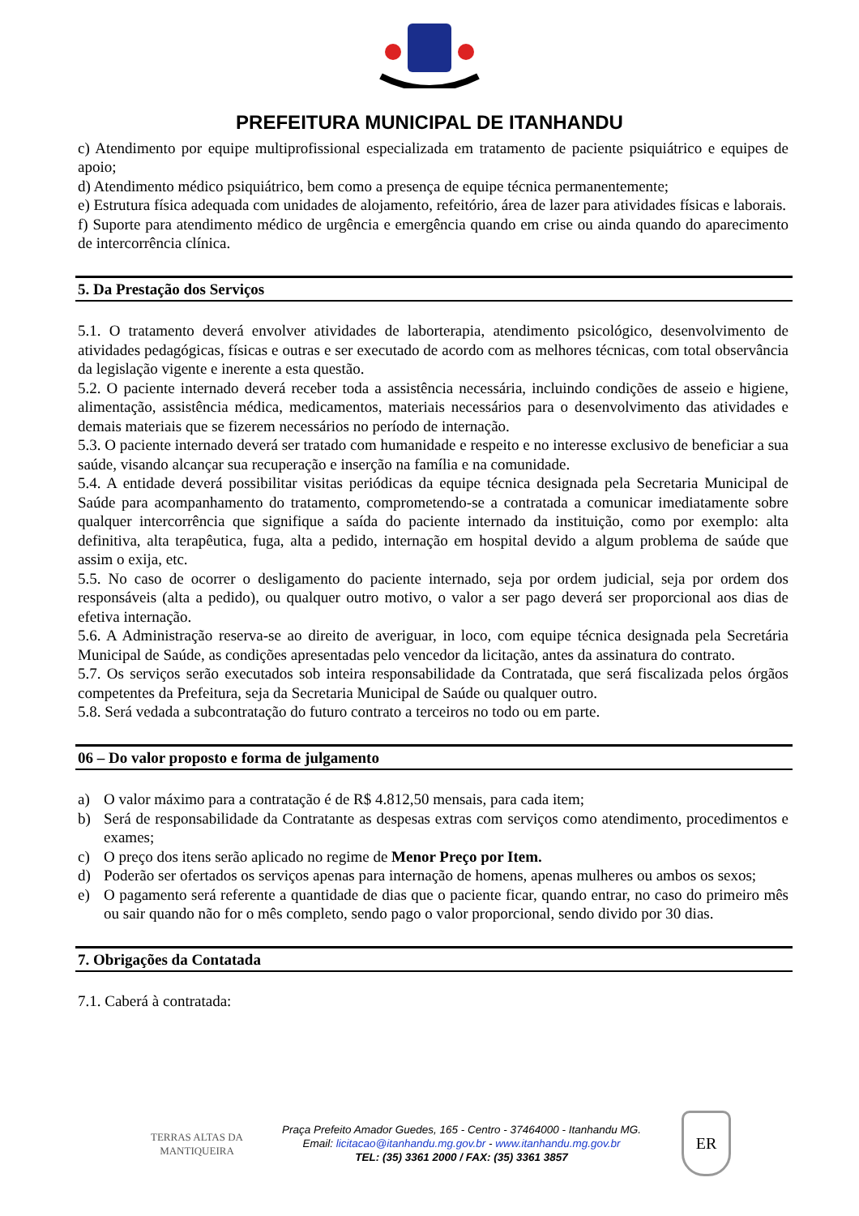PREFEITURA MUNICIPAL DE ITANHANDU
c) Atendimento por equipe multiprofissional especializada em tratamento de paciente psiquiátrico e equipes de apoio;
d) Atendimento médico psiquiátrico, bem como a presença de equipe técnica permanentemente;
e) Estrutura física adequada com unidades de alojamento, refeitório, área de lazer para atividades físicas e laborais.
f) Suporte para atendimento médico de urgência e emergência quando em crise ou ainda quando do aparecimento de intercorrência clínica.
5. Da Prestação dos Serviços
5.1. O tratamento deverá envolver atividades de laborterapia, atendimento psicológico, desenvolvimento de atividades pedagógicas, físicas e outras e ser executado de acordo com as melhores técnicas, com total observância da legislação vigente e inerente a esta questão.
5.2. O paciente internado deverá receber toda a assistência necessária, incluindo condições de asseio e higiene, alimentação, assistência médica, medicamentos, materiais necessários para o desenvolvimento das atividades e demais materiais que se fizerem necessários no período de internação.
5.3. O paciente internado deverá ser tratado com humanidade e respeito e no interesse exclusivo de beneficiar a sua saúde, visando alcançar sua recuperação e inserção na família e na comunidade.
5.4. A entidade deverá possibilitar visitas periódicas da equipe técnica designada pela Secretaria Municipal de Saúde para acompanhamento do tratamento, comprometendo-se a contratada a comunicar imediatamente sobre qualquer intercorrência que signifique a saída do paciente internado da instituição, como por exemplo: alta definitiva, alta terapêutica, fuga, alta a pedido, internação em hospital devido a algum problema de saúde que assim o exija, etc.
5.5. No caso de ocorrer o desligamento do paciente internado, seja por ordem judicial, seja por ordem dos responsáveis (alta a pedido), ou qualquer outro motivo, o valor a ser pago deverá ser proporcional aos dias de efetiva internação.
5.6. A Administração reserva-se ao direito de averiguar, in loco, com equipe técnica designada pela Secretária Municipal de Saúde, as condições apresentadas pelo vencedor da licitação, antes da assinatura do contrato.
5.7. Os serviços serão executados sob inteira responsabilidade da Contratada, que será fiscalizada pelos órgãos competentes da Prefeitura, seja da Secretaria Municipal de Saúde ou qualquer outro.
5.8. Será vedada a subcontratação do futuro contrato a terceiros no todo ou em parte.
06 – Do valor proposto e forma de julgamento
a) O valor máximo para a contratação é de R$ 4.812,50 mensais, para cada item;
b) Será de responsabilidade da Contratante as despesas extras com serviços como atendimento, procedimentos e exames;
c) O preço dos itens serão aplicado no regime de Menor Preço por Item.
d) Poderão ser ofertados os serviços apenas para internação de homens, apenas mulheres ou ambos os sexos;
e) O pagamento será referente a quantidade de dias que o paciente ficar, quando entrar, no caso do primeiro mês ou sair quando não for o mês completo, sendo pago o valor proporcional, sendo divido por 30 dias.
7. Obrigações da Contatada
7.1. Caberá à contratada:
TERRAS ALTAS DA MANTIQUEIRA
Praça Prefeito Amador Guedes, 165 - Centro - 37464000 - Itanhandu MG.
Email: licitacao@itanhandu.mg.gov.br - www.itanhandu.mg.gov.br
TEL: (35) 3361 2000 / FAX: (35) 3361 3857
ER